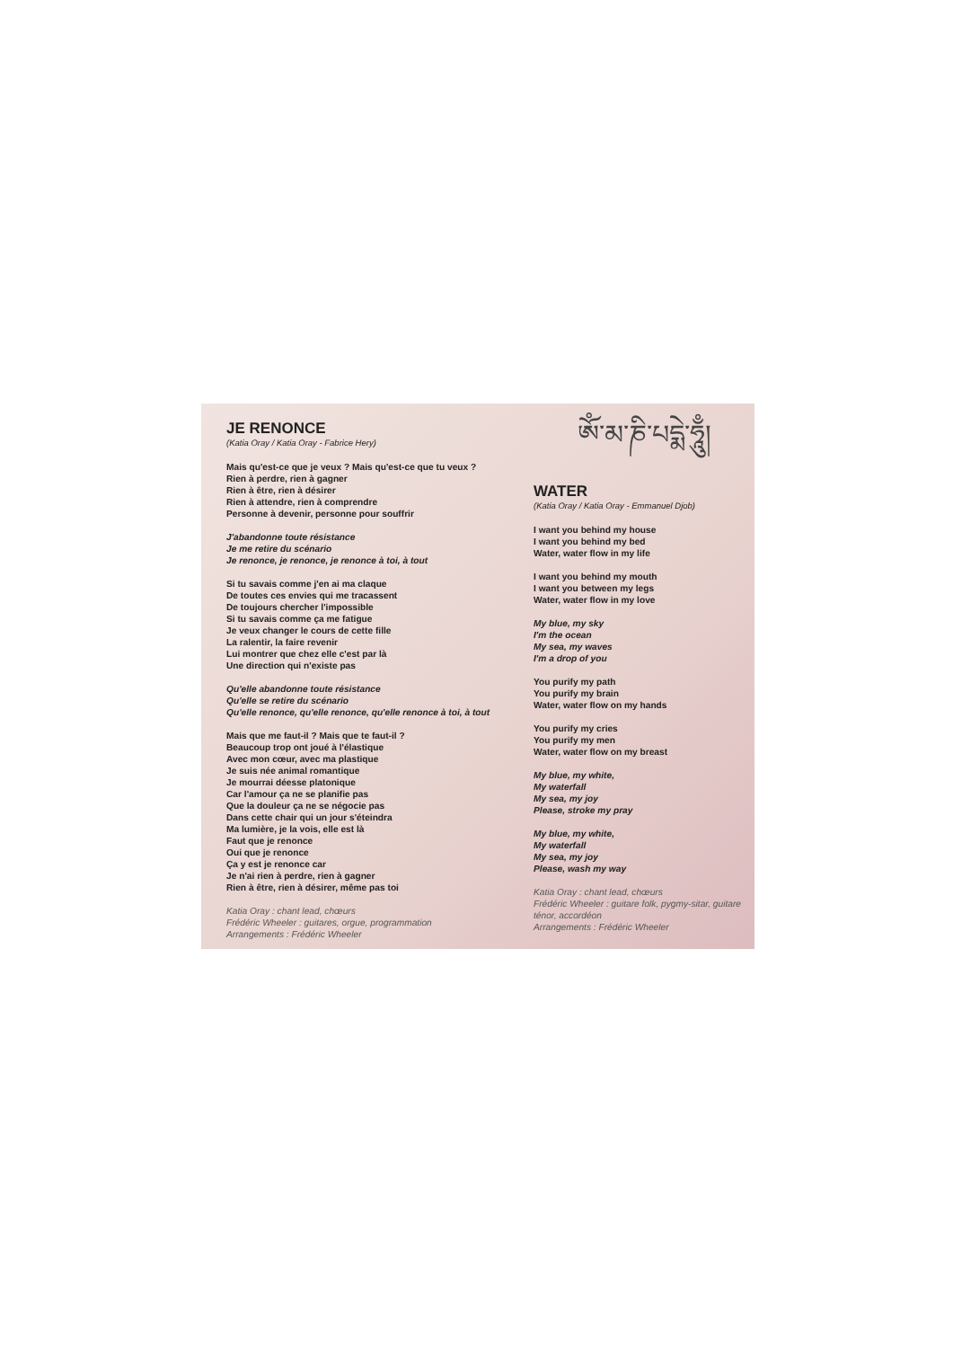JE RENONCE
(Katia Oray / Katia Oray - Fabrice Hery)
Mais qu'est-ce que je veux ? Mais qu'est-ce que tu veux ?
Rien à perdre, rien à gagner
Rien à être, rien à désirer
Rien à attendre, rien à comprendre
Personne à devenir, personne pour souffrir
J'abandonne toute résistance
Je me retire du scénario
Je renonce, je renonce, je renonce à toi, à tout
Si tu savais comme j'en ai ma claque
De toutes ces envies qui me tracassent
De toujours chercher l'impossible
Si tu savais comme ça me fatigue
Je veux changer le cours de cette fille
La ralentir, la faire revenir
Lui montrer que chez elle c'est par là
Une direction qui n'existe pas
Qu'elle abandonne toute résistance
Qu'elle se retire du scénario
Qu'elle renonce, qu'elle renonce, qu'elle renonce à toi, à tout
Mais que me faut-il ? Mais que te faut-il ?
Beaucoup trop ont joué à l'élastique
Avec mon cœur, avec ma plastique
Je suis née animal romantique
Je mourrai déesse platonique
Car l'amour ça ne se planifie pas
Que la douleur ça ne se négocie pas
Dans cette chair qui un jour s'éteindra
Ma lumière, je la vois, elle est là
Faut que je renonce
Oui que je renonce
Ça y est je renonce car
Je n'ai rien à perdre, rien à gagner
Rien à être, rien à désirer, même pas toi
Katia Oray : chant lead, chœurs
Frédéric Wheeler : guitares, orgue, programmation
Arrangements : Frédéric Wheeler
ༀ་མ་ཎི་པདྨེ་ཧཱུྃ།
WATER
(Katia Oray / Katia Oray - Emmanuel Djob)
I want you behind my house
I want you behind my bed
Water, water flow in my life
I want you behind my mouth
I want you between my legs
Water, water flow in my love
My blue, my sky
I'm the ocean
My sea, my waves
I'm a drop of you
You purify my path
You purify my brain
Water, water flow on my hands
You purify my cries
You purify my men
Water, water flow on my breast
My blue, my white,
My waterfall
My sea, my joy
Please, stroke my pray
My blue, my white,
My waterfall
My sea, my joy
Please, wash my way
Katia Oray : chant lead, chœurs
Frédéric Wheeler : guitare folk, pygmy-sitar, guitare ténor, accordéon
Arrangements : Frédéric Wheeler